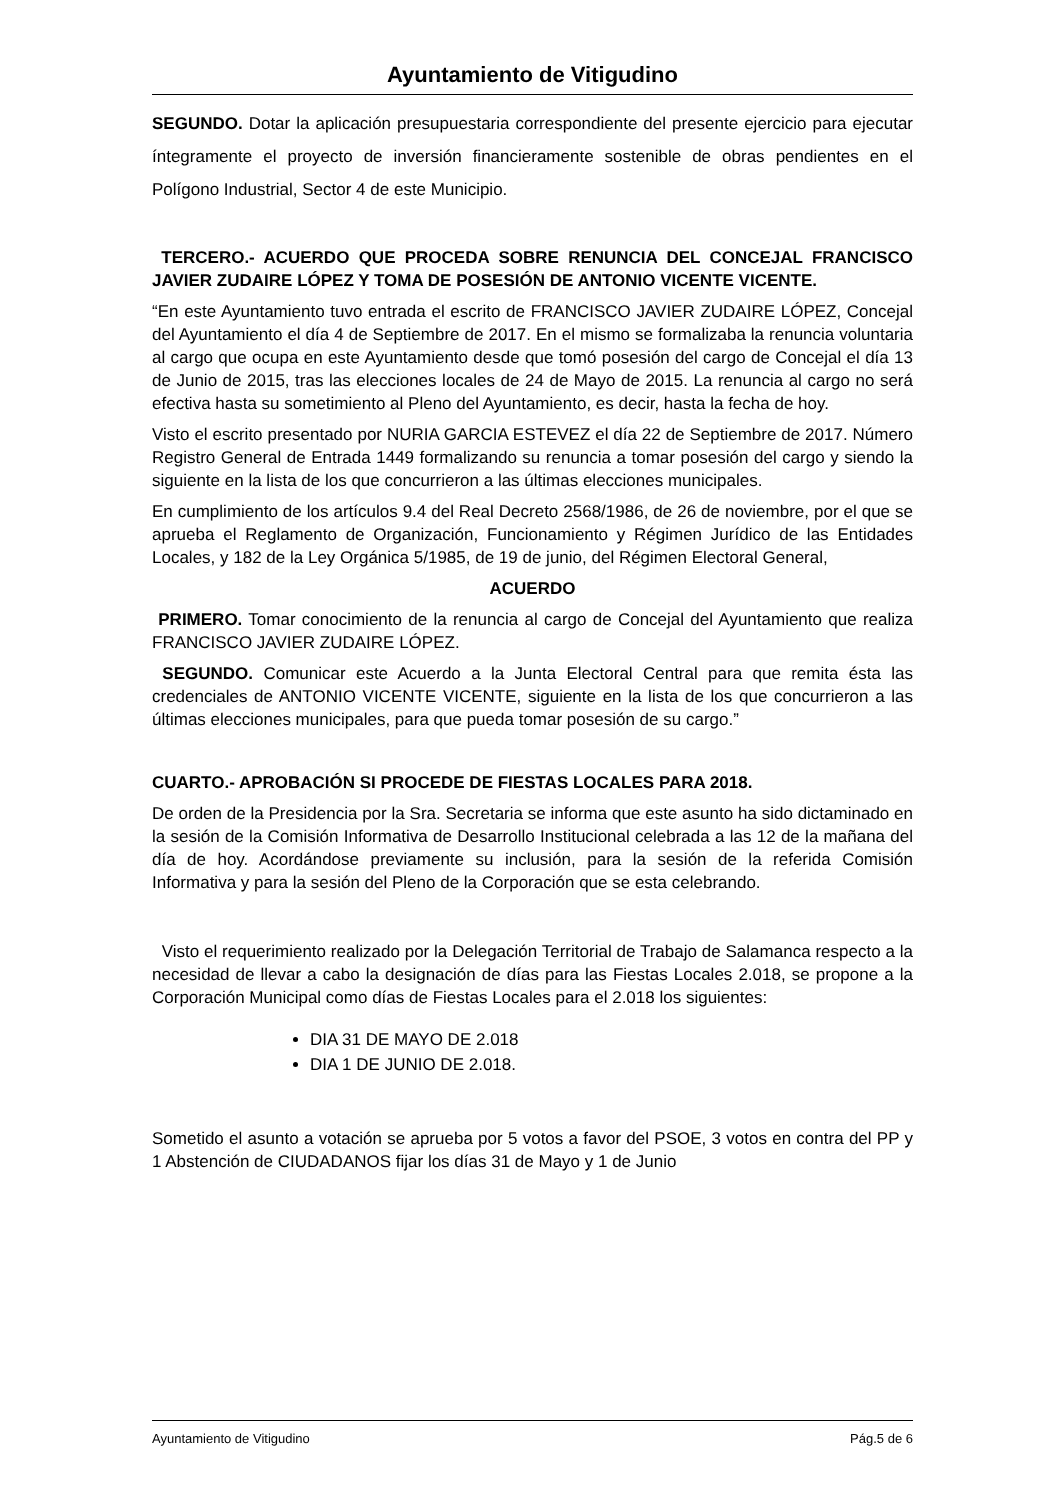Ayuntamiento de Vitigudino
SEGUNDO. Dotar la aplicación presupuestaria correspondiente del presente ejercicio para ejecutar íntegramente el proyecto de inversión financieramente sostenible de obras pendientes en el Polígono Industrial, Sector 4 de este Municipio.
TERCERO.- ACUERDO QUE PROCEDA SOBRE RENUNCIA DEL CONCEJAL FRANCISCO JAVIER ZUDAIRE LÓPEZ Y TOMA DE POSESIÓN DE ANTONIO VICENTE VICENTE.
“En este Ayuntamiento tuvo entrada el escrito de FRANCISCO JAVIER ZUDAIRE LÓPEZ, Concejal del Ayuntamiento el día 4 de Septiembre de 2017. En el mismo se formalizaba la renuncia voluntaria al cargo que ocupa en este Ayuntamiento desde que tomó posesión del cargo de Concejal el día 13 de Junio de 2015, tras las elecciones locales de 24 de Mayo de 2015. La renuncia al cargo no será efectiva hasta su sometimiento al Pleno del Ayuntamiento, es decir, hasta la fecha de hoy.
Visto el escrito presentado por NURIA GARCIA ESTEVEZ el día 22 de Septiembre de 2017. Número Registro General de Entrada 1449 formalizando su renuncia a tomar posesión del cargo y siendo la siguiente en la lista de los que concurrieron a las últimas elecciones municipales.
En cumplimiento de los artículos 9.4 del Real Decreto 2568/1986, de 26 de noviembre, por el que se aprueba el Reglamento de Organización, Funcionamiento y Régimen Jurídico de las Entidades Locales, y 182 de la Ley Orgánica 5/1985, de 19 de junio, del Régimen Electoral General,
ACUERDO
PRIMERO. Tomar conocimiento de la renuncia al cargo de Concejal del Ayuntamiento que realiza FRANCISCO JAVIER ZUDAIRE LÓPEZ.
SEGUNDO. Comunicar este Acuerdo a la Junta Electoral Central para que remita ésta las credenciales de ANTONIO VICENTE VICENTE, siguiente en la lista de los que concurrieron a las últimas elecciones municipales, para que pueda tomar posesión de su cargo.”
CUARTO.- APROBACIÓN SI PROCEDE DE FIESTAS LOCALES PARA 2018.
De orden de la Presidencia por la Sra. Secretaria se informa que este asunto ha sido dictaminado en la sesión de la Comisión Informativa de Desarrollo Institucional celebrada a las 12 de la mañana del día de hoy. Acordándose previamente su inclusión, para la sesión de la referida Comisión Informativa y para la sesión del Pleno de la Corporación que se esta celebrando.
Visto el requerimiento realizado por la Delegación Territorial de Trabajo de Salamanca respecto a la necesidad de llevar a cabo la designación de días para las Fiestas Locales 2.018, se propone a la Corporación Municipal como días de Fiestas Locales para el 2.018 los siguientes:
DIA 31 DE MAYO DE 2.018
DIA 1 DE JUNIO DE 2.018.
Sometido el asunto a votación se aprueba por 5 votos a favor del PSOE, 3 votos en contra del PP y 1 Abstención de CIUDADANOS fijar los días 31 de Mayo y 1 de Junio
Ayuntamiento de Vitigudino Pág.5 de 6